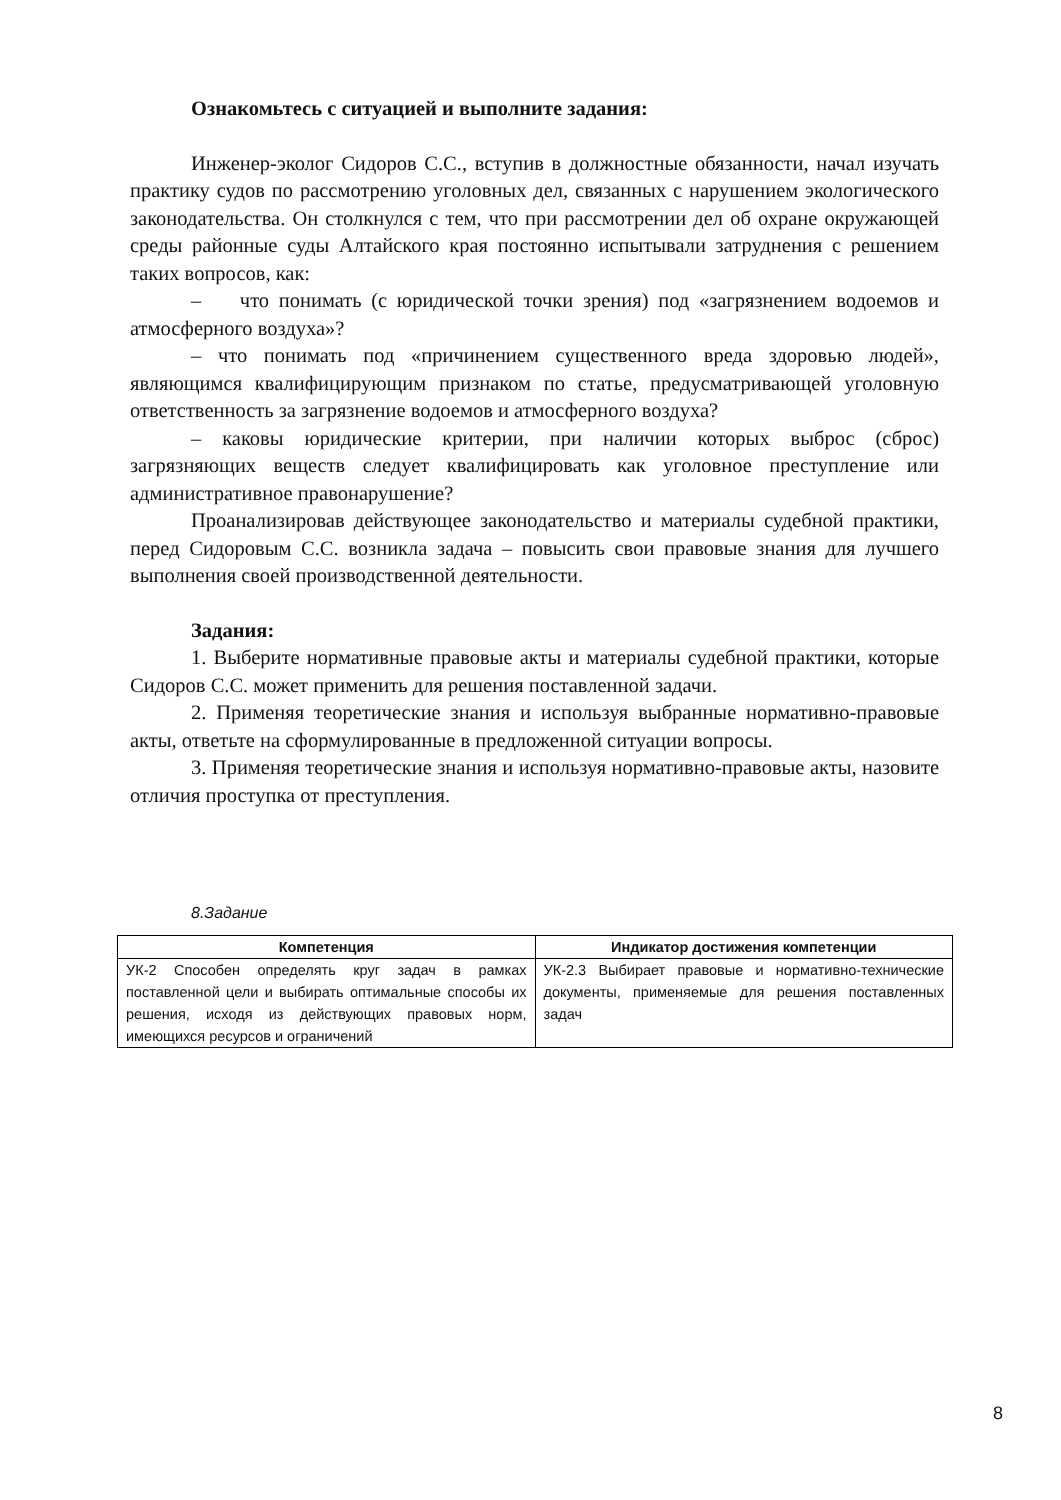Ознакомьтесь с ситуацией и выполните задания:
Инженер-эколог Сидоров С.С., вступив в должностные обязанности, начал изучать практику судов по рассмотрению уголовных дел, связанных с нарушением экологического законодательства. Он столкнулся с тем, что при рассмотрении дел об охране окружающей среды районные суды Алтайского края постоянно испытывали затруднения с решением таких вопросов, как:
– что понимать (с юридической точки зрения) под «загрязнением водоемов и атмосферного воздуха»?
– что понимать под «причинением существенного вреда здоровью людей», являющимся квалифицирующим признаком по статье, предусматривающей уголовную ответственность за загрязнение водоемов и атмосферного воздуха?
– каковы юридические критерии, при наличии которых выброс (сброс) загрязняющих веществ следует квалифицировать как уголовное преступление или административное правонарушение?
Проанализировав действующее законодательство и материалы судебной практики, перед Сидоровым С.С. возникла задача – повысить свои правовые знания для лучшего выполнения своей производственной деятельности.
Задания:
1. Выберите нормативные правовые акты и материалы судебной практики, которые Сидоров С.С. может применить для решения поставленной задачи.
2. Применяя теоретические знания и используя выбранные нормативно-правовые акты, ответьте на сформулированные в предложенной ситуации вопросы.
3. Применяя теоретические знания и используя нормативно-правовые акты, назовите отличия проступка от преступления.
8.Задание
| Компетенция | Индикатор достижения компетенции |
| --- | --- |
| УК-2 Способен определять круг задач в рамках поставленной цели и выбирать оптимальные способы их решения, исходя из действующих правовых норм, имеющихся ресурсов и ограничений | УК-2.3 Выбирает правовые и нормативно-технические документы, применяемые для решения поставленных задач |
8